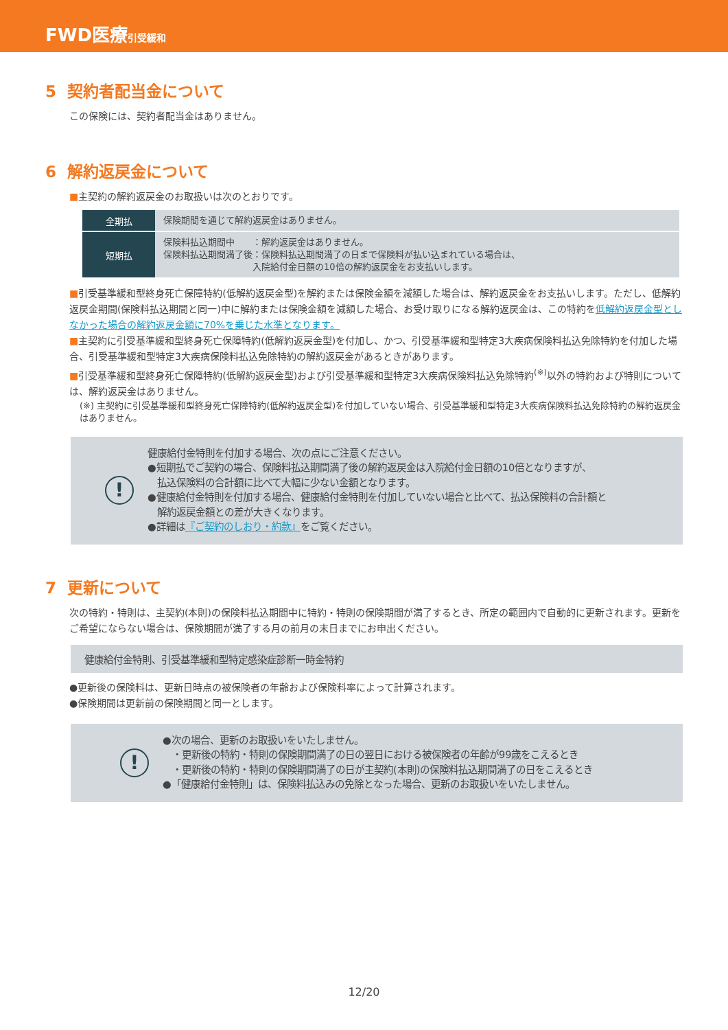FWD医療引受緩和
5 契約者配当金について
この保険には、契約者配当金はありません。
6 解約返戻金について
■主契約の解約返戻金のお取扱いは次のとおりです。
| 全期払 | 保険期間を通じて解約返戻金はありません。 |
| 短期払 | 保険料払込期間中 ：解約返戻金はありません。 保険料払込期間満了後：保険料払込期間満了の日まで保険料が払い込まれている場合は、 入院給付金日額の10倍の解約返戻金をお支払いします。 |
■引受基準緩和型終身死亡保障特約(低解約返戻金型)を解約または保険金額を減額した場合は、解約返戻金をお支払いします。ただし、低解約返戻金期間(保険料払込期間と同一)中に解約または保険金額を減額した場合、お受け取りになる解約返戻金は、この特約を低解約返戻金型としなかった場合の解約返戻金額に70%を乗じた水準となります。
■主契約に引受基準緩和型終身死亡保障特約(低解約返戻金型)を付加し、かつ、引受基準緩和型特定3大疾病保険料払込免除特約を付加した場合、引受基準緩和型特定3大疾病保険料払込免除特約の解約返戻金があるときがあります。
■引受基準緩和型終身死亡保障特約(低解約返戻金型)および引受基準緩和型特定3大疾病保険料払込免除特約<sup>(※)</sup>以外の特約および特則については、解約返戻金はありません。
(※) 主契約に引受基準緩和型終身死亡保障特約(低解約返戻金型)を付加していない場合、引受基準緩和型特定3大疾病保険料払込免除特約の解約返戻金はありません。
!
健康給付金特則を付加する場合、次の点にご注意ください。
●短期払でご契約の場合、保険料払込期間満了後の解約返戻金は入院給付金日額の10倍となりますが、
　払込保険料の合計額に比べて大幅に少ない金額となります。
●健康給付金特則を付加する場合、健康給付金特則を付加していない場合と比べて、払込保険料の合計額と
　解約返戻金額との差が大きくなります。
●詳細は『ご契約のしおり・約款』をご覧ください。
7 更新について
次の特約・特則は、主契約(本則)の保険料払込期間中に特約・特則の保険期間が満了するとき、所定の範囲内で自動的に更新されます。更新をご希望にならない場合は、保険期間が満了する月の前月の末日までにお申出ください。
健康給付金特則、引受基準緩和型特定感染症診断一時金特約
●更新後の保険料は、更新日時点の被保険者の年齢および保険料率によって計算されます。
●保険期間は更新前の保険期間と同一とします。
!
●次の場合、更新のお取扱いをいたしません。
　・更新後の特約・特則の保険期間満了の日の翌日における被保険者の年齢が99歳をこえるとき
　・更新後の特約・特則の保険期間満了の日が主契約(本則)の保険料払込期間満了の日をこえるとき
●「健康給付金特則」は、保険料払込みの免除となった場合、更新のお取扱いをいたしません。
12/20